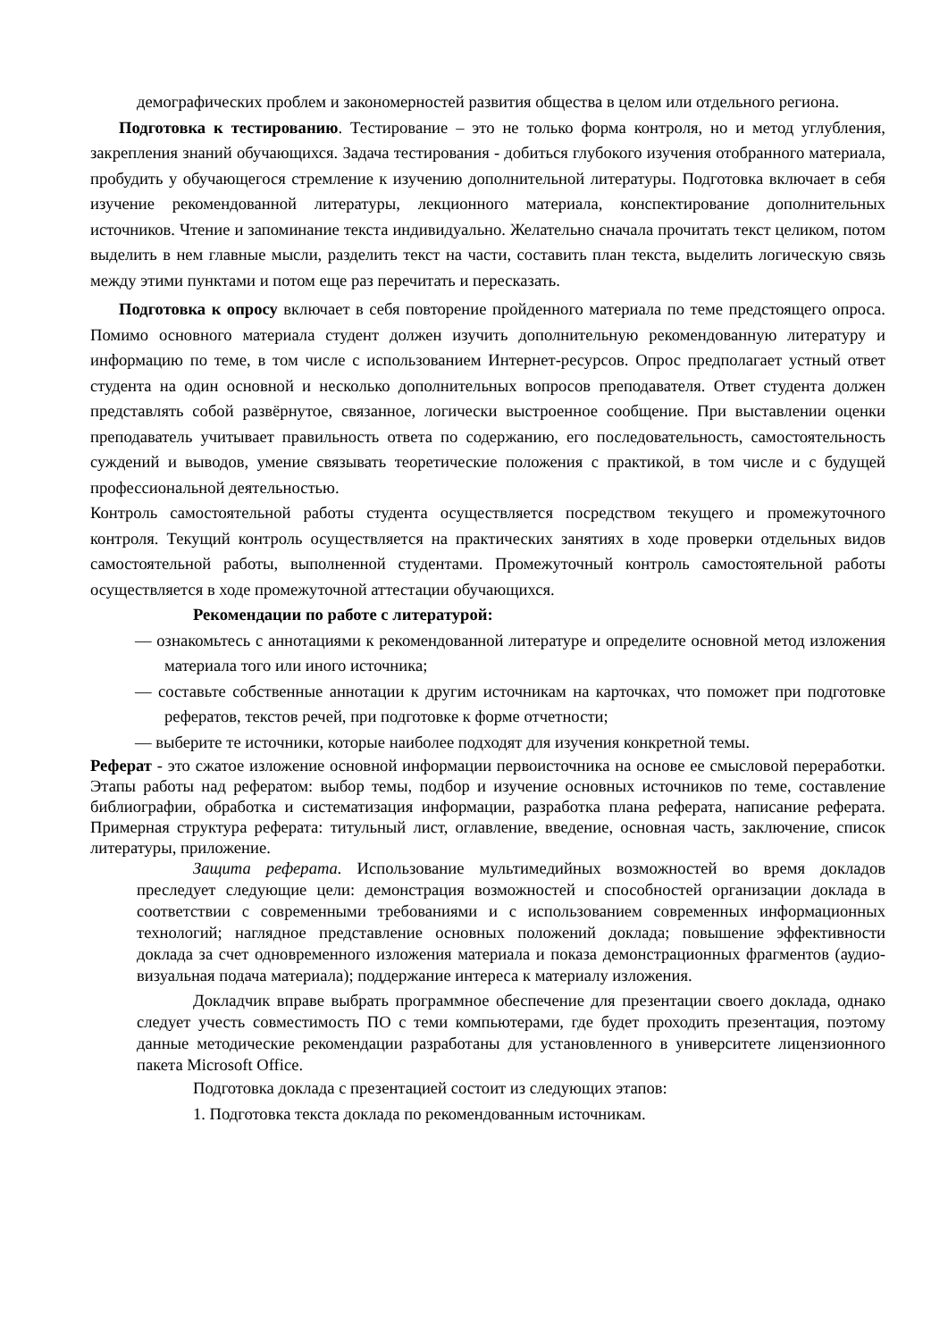демографических проблем и закономерностей развития общества в целом или отдельного региона.
Подготовка к тестированию. Тестирование – это не только форма контроля, но и метод углубления, закрепления знаний обучающихся. Задача тестирования - добиться глубокого изучения отобранного материала, пробудить у обучающегося стремление к изучению дополнительной литературы. Подготовка включает в себя изучение рекомендованной литературы, лекционного материала, конспектирование дополнительных источников. Чтение и запоминание текста индивидуально. Желательно сначала прочитать текст целиком, потом выделить в нем главные мысли, разделить текст на части, составить план текста, выделить логическую связь между этими пунктами и потом еще раз перечитать и пересказать.
Подготовка к опросу включает в себя повторение пройденного материала по теме предстоящего опроса. Помимо основного материала студент должен изучить дополнительную рекомендованную литературу и информацию по теме, в том числе с использованием Интернет-ресурсов. Опрос предполагает устный ответ студента на один основной и несколько дополнительных вопросов преподавателя. Ответ студента должен представлять собой развёрнутое, связанное, логически выстроенное сообщение. При выставлении оценки преподаватель учитывает правильность ответа по содержанию, его последовательность, самостоятельность суждений и выводов, умение связывать теоретические положения с практикой, в том числе и с будущей профессиональной деятельностью.
Контроль самостоятельной работы студента осуществляется посредством текущего и промежуточного контроля. Текущий контроль осуществляется на практических занятиях в ходе проверки отдельных видов самостоятельной работы, выполненной студентами. Промежуточный контроль самостоятельной работы осуществляется в ходе промежуточной аттестации обучающихся.
Рекомендации по работе с литературой:
— ознакомьтесь с аннотациями к рекомендованной литературе и определите основной метод изложения материала того или иного источника;
— составьте собственные аннотации к другим источникам на карточках, что поможет при подготовке рефератов, текстов речей, при подготовке к форме отчетности;
— выберите те источники, которые наиболее подходят для изучения конкретной темы.
Реферат - это сжатое изложение основной информации первоисточника на основе ее смысловой переработки. Этапы работы над рефератом: выбор темы, подбор и изучение основных источников по теме, составление библиографии, обработка и систематизация информации, разработка плана реферата, написание реферата. Примерная структура реферата: титульный лист, оглавление, введение, основная часть, заключение, список литературы, приложение.
Защита реферата. Использование мультимедийных возможностей во время докладов преследует следующие цели: демонстрация возможностей и способностей организации доклада в соответствии с современными требованиями и с использованием современных информационных технологий; наглядное представление основных положений доклада; повышение эффективности доклада за счет одновременного изложения материала и показа демонстрационных фрагментов (аудио-визуальная подача материала); поддержание интереса к материалу изложения.
Докладчик вправе выбрать программное обеспечение для презентации своего доклада, однако следует учесть совместимость ПО с теми компьютерами, где будет проходить презентация, поэтому данные методические рекомендации разработаны для установленного в университете лицензионного пакета Microsoft Office.
Подготовка доклада с презентацией состоит из следующих этапов:
1. Подготовка текста доклада по рекомендованным источникам.